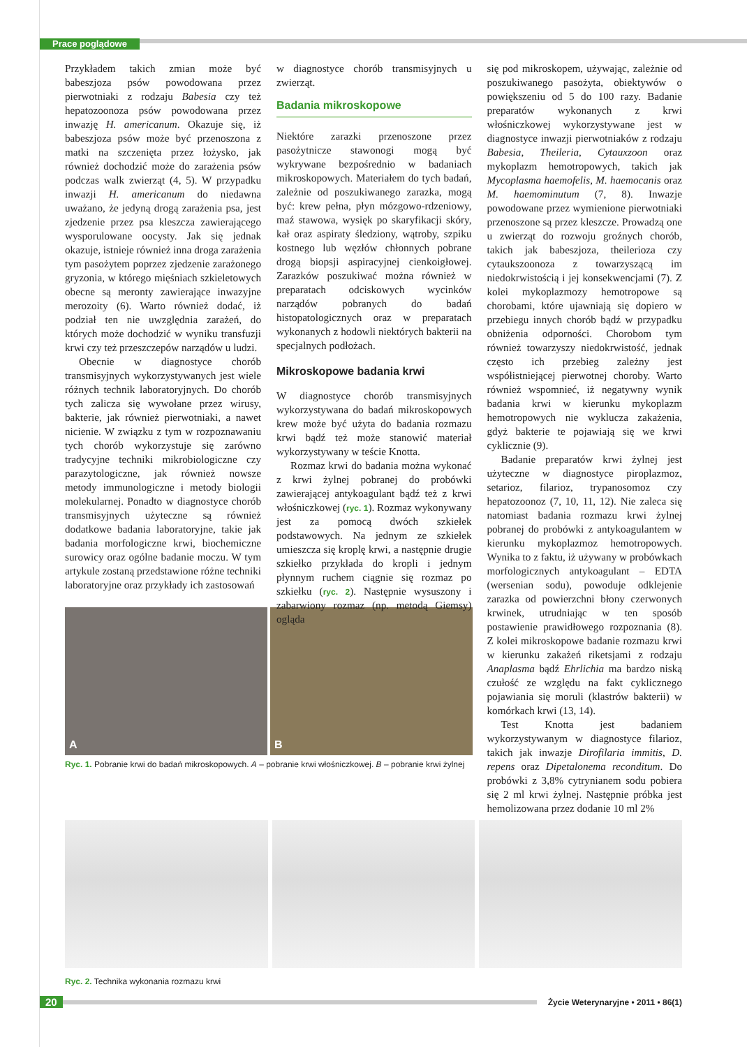Prace poglądowe
Przykładem takich zmian może być babeszjoza psów powodowana przez pierwotniaki z rodzaju Babesia czy też hepatozoonoza psów powodowana przez inwazję H. americanum. Okazuje się, iż babeszjoza psów może być przenoszona z matki na szczenięta przez łożysko, jak również dochodzić może do zarażenia psów podczas walk zwierząt (4, 5). W przypadku inwazji H. americanum do niedawna uważano, że jedyną drogą zarażenia psa, jest zjedzenie przez psa kleszcza zawierającego wysporulowane oocysty. Jak się jednak okazuje, istnieje również inna droga zarażenia tym pasożytem poprzez zjedzenie zarażonego gryzonia, w którego mięśniach szkieletowych obecne są meronty zawierające inwazyjne merozoity (6). Warto również dodać, iż podział ten nie uwzględnia zarażeń, do których może dochodzić w wyniku transfuzji krwi czy też przeszczepów narządów u ludzi.
Obecnie w diagnostyce chorób transmisyjnych wykorzystywanych jest wiele różnych technik laboratoryjnych. Do chorób tych zalicza się wywołane przez wirusy, bakterie, jak również pierwotniaki, a nawet nicienie. W związku z tym w rozpoznawaniu tych chorób wykorzystuje się zarówno tradycyjne techniki mikrobiologiczne czy parazytologiczne, jak również nowsze metody immunologiczne i metody biologii molekularnej. Ponadto w diagnostyce chorób transmisyjnych użyteczne są również dodatkowe badania laboratoryjne, takie jak badania morfologiczne krwi, biochemiczne surowicy oraz ogólne badanie moczu. W tym artykule zostaną przedstawione różne techniki laboratoryjne oraz przykłady ich zastosowań
A B
Ryc. 1. Pobranie krwi do badań mikroskopowych. A – pobranie krwi włośniczkowej. B – pobranie krwi żylnej
w diagnostyce chorób transmisyjnych u zwierząt.
Badania mikroskopowe
Niektóre zarazki przenoszone przez pasożytnicze stawonogi mogą być wykrywane bezpośrednio w badaniach mikroskopowych. Materiałem do tych badań, zależnie od poszukiwanego zarazka, mogą być: krew pełna, płyn mózgowo-rdzeniowy, maź stawowa, wysięk po skaryfikacji skóry, kał oraz aspiraty śledziony, wątroby, szpiku kostnego lub węzłów chłonnych pobrane drogą biopsji aspiracyjnej cienkoigłowej. Zarazków poszukiwać można również w preparatach odciskowych wycinków narządów pobranych do badań histopatologicznych oraz w preparatach wykonanych z hodowli niektórych bakterii na specjalnych podłożach.
Mikroskopowe badania krwi
W diagnostyce chorób transmisyjnych wykorzystywana do badań mikroskopowych krew może być użyta do badania rozmazu krwi bądź też może stanowić materiał wykorzystywany w teście Knotta.
Rozmaz krwi do badania można wykonać z krwi żylnej pobranej do probówki zawierającej antykoagulant bądź też z krwi włośniczkowej (ryc. 1). Rozmaz wykonywany jest za pomocą dwóch szkiełek podstawowych. Na jednym ze szkiełek umieszcza się kroplę krwi, a następnie drugie szkiełko przykłada do kropli i jednym płynnym ruchem ciągnie się rozmaz po szkiełku (ryc. 2). Następnie wysuszony i zabarwiony rozmaz (np. metodą Giemsy) ogląda
się pod mikroskopem, używając, zależnie od poszukiwanego pasożyta, obiektywów o powiększeniu od 5 do 100 razy. Badanie preparatów wykonanych z krwi włośniczkowej wykorzystywane jest w diagnostyce inwazji pierwotniaków z rodzaju Babesia, Theileria, Cytauxzoon oraz mykoplazm hemotropowych, takich jak Mycoplasma haemofelis, M. haemocanis oraz M. haemominutum (7, 8). Inwazje powodowane przez wymienione pierwotniaki przenoszone są przez kleszcze. Prowadzą one u zwierząt do rozwoju groźnych chorób, takich jak babeszjoza, theilerioza czy cytaukszoonoza z towarzyszącą im niedokrwistością i jej konsekwencjami (7). Z kolei mykoplazmozy hemotropowe są chorobami, które ujawniają się dopiero w przebiegu innych chorób bądź w przypadku obniżenia odporności. Chorobom tym również towarzyszy niedokrwistość, jednak często ich przebieg zależny jest współistniejącej pierwotnej choroby. Warto również wspomnieć, iż negatywny wynik badania krwi w kierunku mykoplazm hemotropowych nie wyklucza zakażenia, gdyż bakterie te pojawiają się we krwi cyklicznie (9).
Badanie preparatów krwi żylnej jest użyteczne w diagnostyce piroplazmoz, setarioz, filarioz, trypanosomoz czy hepatozoonoz (7, 10, 11, 12). Nie zaleca się natomiast badania rozmazu krwi żylnej pobranej do probówki z antykoagulantem w kierunku mykoplazmoz hemotropowych. Wynika to z faktu, iż używany w probówkach morfologicznych antykoagulant – EDTA (wersenian sodu), powoduje odklejenie zarazka od powierzchni błony czerwonych krwinek, utrudniając w ten sposób postawienie prawidłowego rozpoznania (8). Z kolei mikroskopowe badanie rozmazu krwi w kierunku zakażeń riketsjami z rodzaju Anaplasma bądź Ehrlichia ma bardzo niską czułość ze względu na fakt cyklicznego pojawiania się moruli (klastrów bakterii) w komórkach krwi (13, 14).
Test Knotta jest badaniem wykorzystywanym w diagnostyce filarioz, takich jak inwazje Dirofilaria immitis, D. repens oraz Dipetalonema reconditum. Do probówki z 3,8% cytrynianem sodu pobiera się 2 ml krwi żylnej. Następnie próbka jest hemolizowana przez dodanie 10 ml 2%
Ryc. 2. Technika wykonania rozmazu krwi
20 Życie Weterynaryjne • 2011 • 86(1)